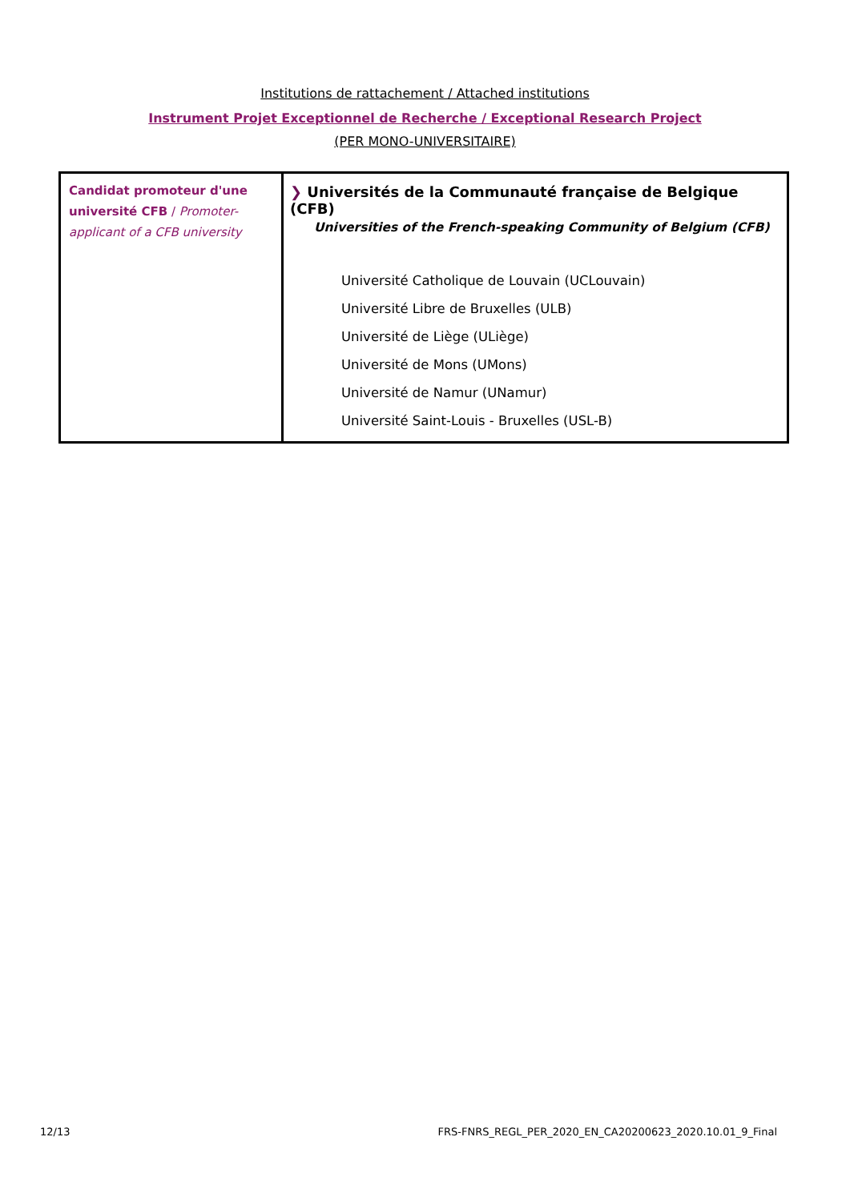Institutions de rattachement / Attached institutions
Instrument Projet Exceptionnel de Recherche / Exceptional Research Project
(PER MONO-UNIVERSITAIRE)
| Candidat promoteur d'une université CFB / Promoter-applicant of a CFB university | ❯ Universités de la Communauté française de Belgique (CFB) Universities of the French-speaking Community of Belgium (CFB) Université Catholique de Louvain (UCLouvain) Université Libre de Bruxelles (ULB) Université de Liège (ULiège) Université de Mons (UMons) Université de Namur (UNamur) Université Saint-Louis - Bruxelles (USL-B) |
12/13
FRS-FNRS_REGL_PER_2020_EN_CA20200623_2020.10.01_9_Final